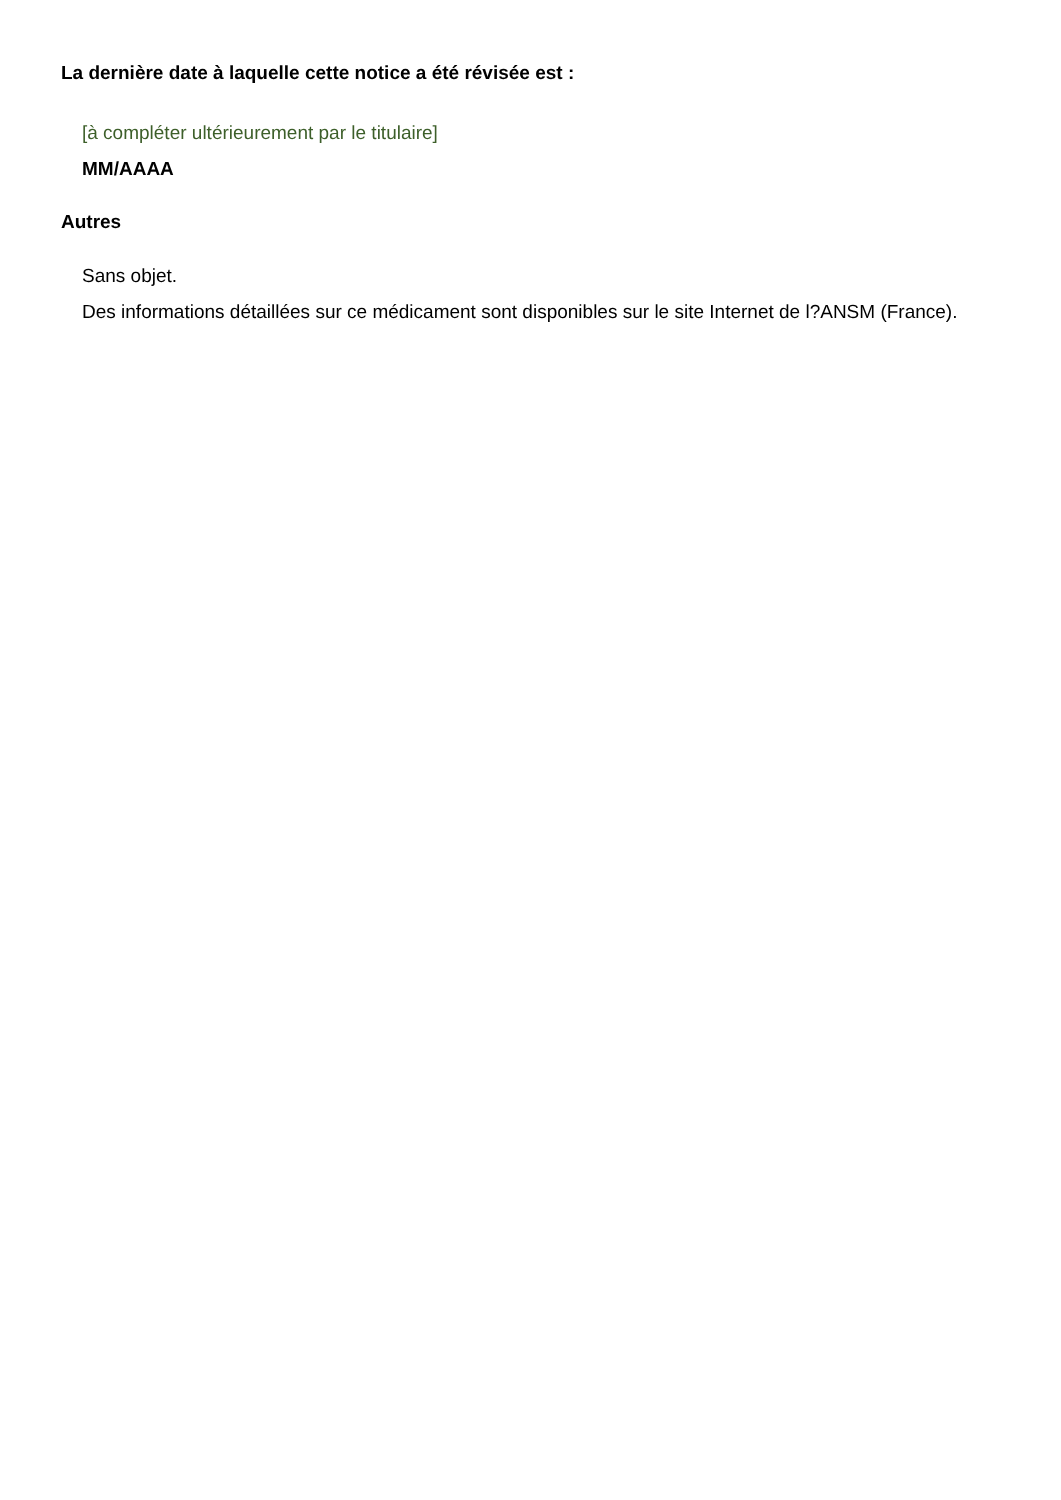La dernière date à laquelle cette notice a été révisée est :
[à compléter ultérieurement par le titulaire]
MM/AAAA
Autres
Sans objet.
Des informations détaillées sur ce médicament sont disponibles sur le site Internet de l?ANSM (France).